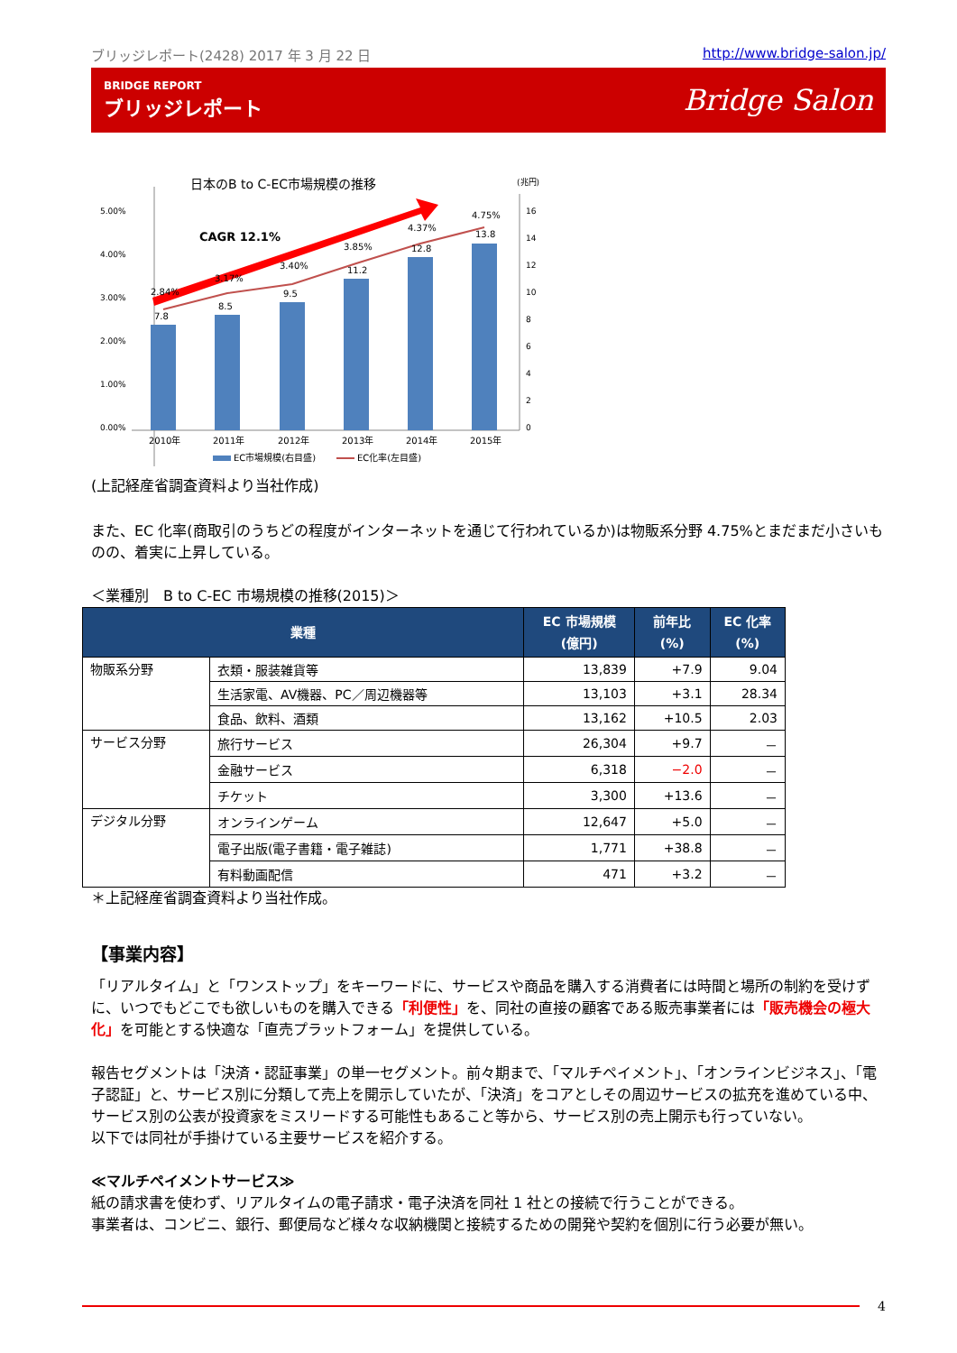ブリッジレポート(2428) 2017 年 3 月 22 日 http://www.bridge-salon.jp/
BRIDGE REPORT
ブリッジレポート
Bridge Salon
日本のB to C-EC市場規模の推移
(兆円)
CAGR 12.1%
5.00%
4.00%
3.00%
2.00%
1.00%
0.00%
16
14
12
10
8
6
4
2
0
7.8
8.5
9.5
11.2
12.8
13.8
2.84%
3.17%
3.40%
3.85%
4.37%
4.75%
2010年
2011年
2012年
2013年
2014年
2015年
EC市場規模(右目盛)
EC化率(左目盛)
(上記経産省調査資料より当社作成)
また、EC 化率(商取引のうちどの程度がインターネットを通じて行われているか)は物販系分野 4.75%とまだまだ小さいものの、着実に上昇している。
＜業種別　B to C-EC 市場規模の推移(2015)＞
| 業種 | | EC 市場規模 (億円) | 前年比 (%) | EC 化率 (%) |
| --- | --- | --- | --- | --- |
| 物販系分野 | 衣類・服装雑貨等 | 13,839 | +7.9 | 9.04 |
| | 生活家電、AV機器、PC／周辺機器等 | 13,103 | +3.1 | 28.34 |
| | 食品、飲料、酒類 | 13,162 | +10.5 | 2.03 |
| サービス分野 | 旅行サービス | 26,304 | +9.7 | － |
| | 金融サービス | 6,318 | −2.0 | － |
| | チケット | 3,300 | +13.6 | － |
| デジタル分野 | オンラインゲーム | 12,647 | +5.0 | － |
| | 電子出版(電子書籍・電子雑誌) | 1,771 | +38.8 | － |
| | 有料動画配信 | 471 | +3.2 | － |
＊上記経産省調査資料より当社作成。
【事業内容】
「リアルタイム」と「ワンストップ」をキーワードに、サービスや商品を購入する消費者には時間と場所の制約を受けずに、いつでもどこでも欲しいものを購入できる「利便性」を、同社の直接の顧客である販売事業者には「販売機会の極大化」を可能とする快適な「直売プラットフォーム」を提供している。
報告セグメントは「決済・認証事業」の単一セグメント。前々期まで、「マルチペイメント」、「オンラインビジネス」、「電子認証」と、サービス別に分類して売上を開示していたが、「決済」をコアとしその周辺サービスの拡充を進めている中、サービス別の公表が投資家をミスリードする可能性もあること等から、サービス別の売上開示も行っていない。
以下では同社が手掛けている主要サービスを紹介する。
≪マルチペイメントサービス≫
紙の請求書を使わず、リアルタイムの電子請求・電子決済を同社 1 社との接続で行うことができる。
事業者は、コンビニ、銀行、郵便局など様々な収納機関と接続するための開発や契約を個別に行う必要が無い。
4